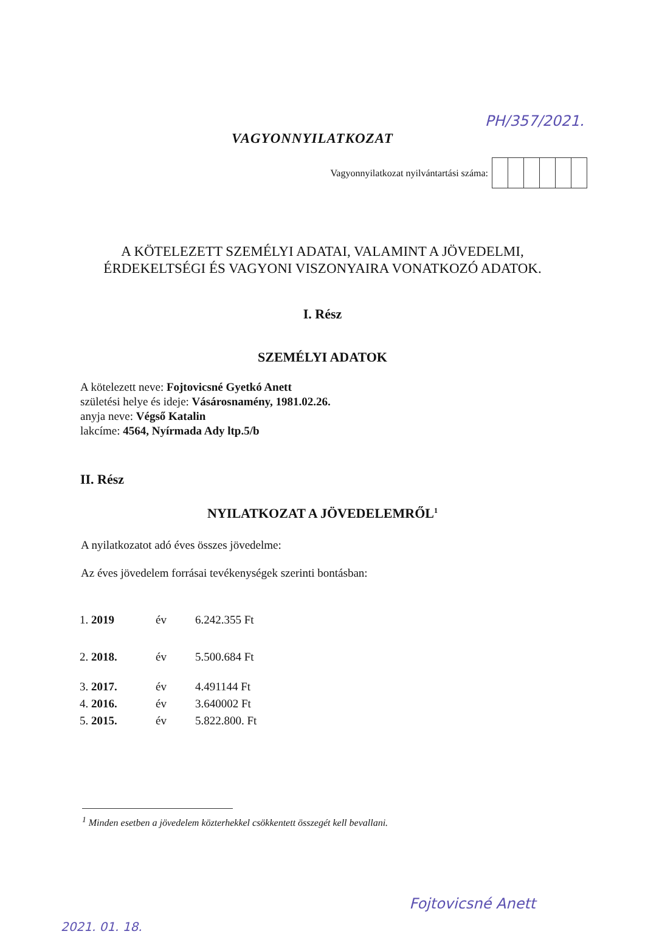VAGYONNYILATKOZAT
PH/357/2021.
Vagyonnyilatkozat nyilvántartási száma:
A KÖTELEZETT SZEMÉLYI ADATAI, VALAMINT A JÖVEDELMI,
ÉRDEKELTSÉGI ÉS VAGYONI VISZONYAIRA VONATKOZÓ ADATOK.
I. Rész
SZEMÉLYI ADATOK
A kötelezett neve: Fojtovicsné Gyetkó Anett
születési helye és ideje: Vásárosnamény, 1981.02.26.
anyja neve: Végső Katalin
lakcíme: 4564, Nyírmada Ady ltp.5/b
II. Rész
NYILATKOZAT A JÖVEDELEMRŐL<sup>1</sup>
A nyilatkozatot adó éves összes jövedelme:
Az éves jövedelem forrásai tevékenységek szerinti bontásban:
| 1. 2019 | év | 6.242.355 Ft |
| 2. 2018. | év | 5.500.684 Ft |
| 3. 2017. | év | 4.491144 Ft |
| 4. 2016. | év | 3.640002 Ft |
| 5. 2015. | év | 5.822.800. Ft |
<sup>1</sup> Minden esetben a jövedelem közterhekkel csökkentett összegét kell bevallani.
2021. 01. 18. Fojtovicsné Anett